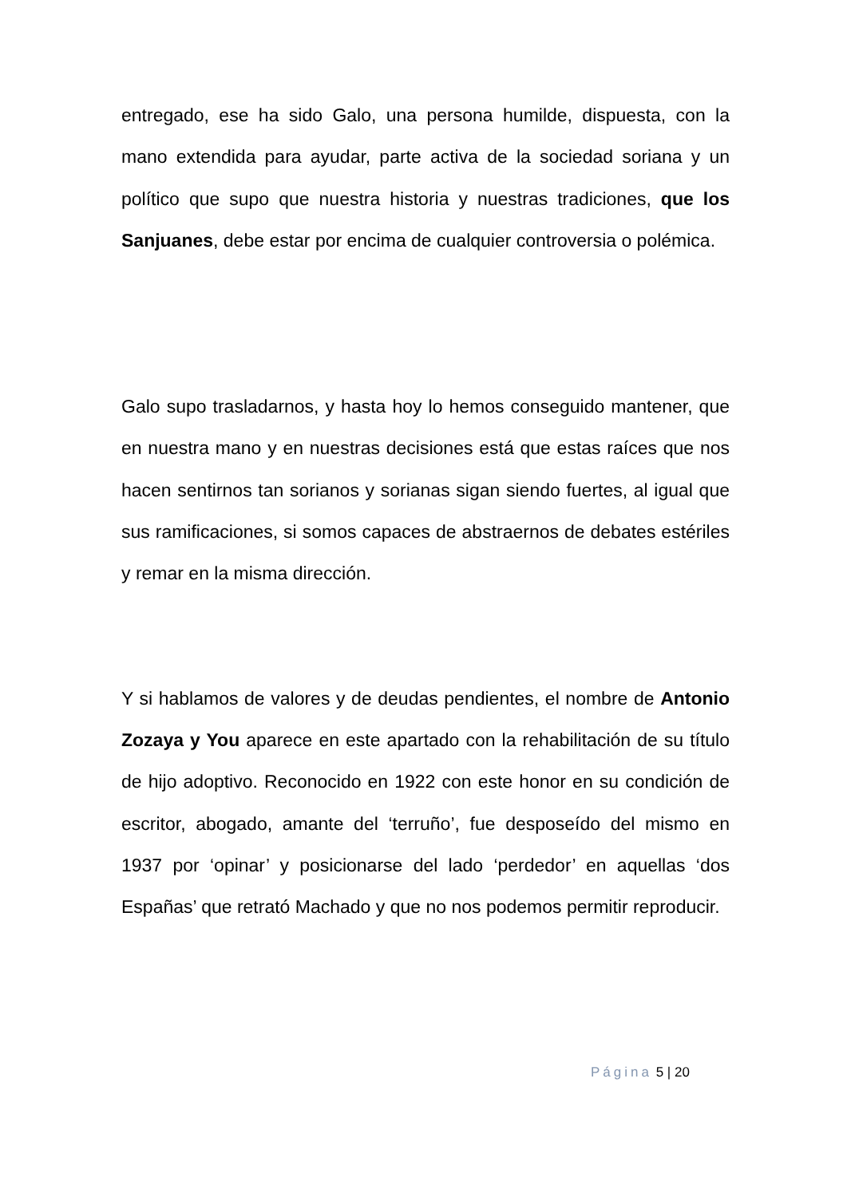entregado, ese ha sido Galo, una persona humilde, dispuesta, con la mano extendida para ayudar, parte activa de la sociedad soriana y un político que supo que nuestra historia y nuestras tradiciones, que los Sanjuanes, debe estar por encima de cualquier controversia o polémica.
Galo supo trasladarnos, y hasta hoy lo hemos conseguido mantener, que en nuestra mano y en nuestras decisiones está que estas raíces que nos hacen sentirnos tan sorianos y sorianas sigan siendo fuertes, al igual que sus ramificaciones, si somos capaces de abstraernos de debates estériles y remar en la misma dirección.
Y si hablamos de valores y de deudas pendientes, el nombre de Antonio Zozaya y You aparece en este apartado con la rehabilitación de su título de hijo adoptivo. Reconocido en 1922 con este honor en su condición de escritor, abogado, amante del ‘terruño’, fue desposeído del mismo en 1937 por ‘opinar’ y posicionarse del lado ‘perdedor’ en aquellas ‘dos Españas’ que retrató Machado y que no nos podemos permitir reproducir.
Página 5 | 20